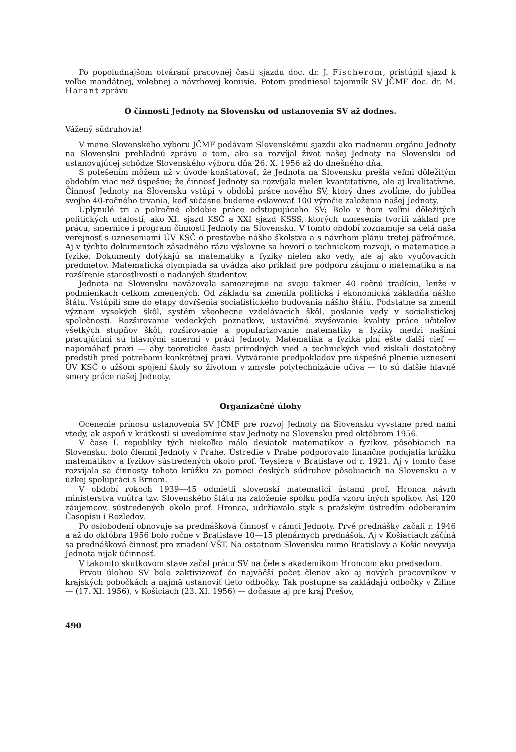Po popoludnajšom otváraní pracovnej časti sjazdu doc. dr. J. Fischerom, pristúpil sjazd k voľbe mandátnej, volebnej a návrhovej komisie. Potom predniesol tajomník SV JČMF doc. dr. M. Harant zprávu
O činnosti Jednoty na Slovensku od ustanovenia SV až dodnes.
Vážený súdruhovia!
V mene Slovenského výboru JČMF podávam Slovenskému sjazdu ako riadnemu orgánu Jednoty na Slovensku prehľadnú zprávu o tom, ako sa rozvíjal život našej Jednoty na Slovensku od ustanovujúcej schôdze Slovenského výboru dňa 26. X. 1956 až do dnešného dňa.
S potešením môžem už v úvode konštatovať, že Jednota na Slovensku prešla veľmi dôležitým obdobím viac než úspešne; že činnosť Jednoty sa rozvíjala nielen kvantitatívne, ale aj kvalitatívne. Činnosť Jednoty na Slovensku vstúpi v období práce nového SV, ktorý dnes zvolíme, do jubilea svojho 40-ročného trvania, keď súčasne budeme oslavovať 100 výročie založenia našej Jednoty.
Uplynulé tri a polročné obdobie práce odstupujúceho SV; Bolo v ňom veľmi dôležitých politických udalostí, ako XI. sjazd KSČ a XXI sjazd KSSS, ktorých uznesenia tvorili základ pre prácu, smernice i program činnosti Jednoty na Slovensku. V tomto období zoznamuje sa celá naša verejnosť s uzneseniami ÚV KSČ o prestavbe nášho školstva a s návrhom plánu tretej päťročnice. Aj v týchto dokumentoch zásadného rázu výslovne sa hovorí o technickom rozvoji, o matematice a fyzike. Dokumenty dotýkajú sa matematiky a fyziky nielen ako vedy, ale aj ako vyučovacích predmetov. Matematická olympiada sa uvádza ako príklad pre podporu záujmu o matematiku a na rozšírenie starostlivosti o nadaných študentov.
Jednota na Slovensku naväzovala samozrejme na svoju takmer 40 ročnú tradíciu, lenže v podmienkach celkom zmenených. Od základu sa zmenila politická i ekonomická základňa nášho štátu. Vstúpili sme do etapy dovŕšenia socialistického budovania nášho štátu. Podstatne sa zmenil význam vysokých škôl, systém všeobecne vzdelávacích škôl, poslanie vedy v socialistickej spoločnosti. Rozširovanie vedeckých poznatkov, ustavičné zvyšovanie kvality práce učiteľov všetkých stupňov škôl, rozširovanie a popularizovanie matematiky a fyziky medzi našimi pracujúcimi sú hlavnými smermi v práci Jednoty. Matematika a fyzika plní ešte ďalší cieľ — napomáhať praxi — aby teoretické časti prírodných vied a technických vied získali dostatočný predstih pred potrebami konkrétnej praxi. Vytváranie predpokladov pre úspešné plnenie uznesení ÚV KSČ o užšom spojení školy so životom v zmysle polytechnizácie učiva — to sú ďalšie hlavné smery práce našej Jednoty.
Organizačné úlohy
Ocenenie prínosu ustanovenia SV JČMF pre rozvoj Jednoty na Slovensku vyvstane pred nami vtedy, ak aspoň v krátkosti si uvedomíme stav Jednoty na Slovensku pred októbrom 1956.
V čase I. republiky tých niekoľko málo desiatok matematikov a fyzikov, pôsobiacich na Slovensku, bolo členmi Jednoty v Prahe. Ústredie v Prahe podporovalo finančne podujatia krúžku matematikov a fyzikov sústredených okolo prof. Teyslera v Bratislave od r. 1921. Aj v tomto čase rozvíjala sa činnosty tohoto krúžku za pomoci českých súdruhov pôsobiacich na Slovensku a v úzkej spolupráci s Brnom.
V období rokoch 1939—45 odmietli slovenskí matematici ústami prof. Hronca návrh ministerstva vnútra tzv. Slovenského štátu na založenie spolku podľa vzoru iných spolkov. Asi 120 záujemcov, sústredených okolo prof. Hronca, udržiavalo styk s pražským ústredím odoberaním Časopisu i Rozledov.
Po oslobodení obnovuje sa prednášková činnosť v rámci Jednoty. Prvé prednášky začali r. 1946 a až do októbra 1956 bolo ročne v Bratislave 10—15 plenárnych prednášok. Aj v Košiaciach záčíná sa prednášková činnosť pro zriadení VŠT. Na ostatnom Slovensku mimo Bratislavy a Košíc nevyvíja Jednota nijak účinnosť.
V takomto skutkovom stave začal prácu SV na čele s akademikom Hroncom ako predsedom.
Prvou úlohou SV bolo zaktivizovať čo najväčší počet členov ako aj nových pracovníkov v krajských pobočkách a najmä ustanoviť tieto odbočky. Tak postupne sa zakládajú odbočky v Žiline — (17. XI. 1956), v Košiciach (23. XI. 1956) — dočasne aj pre kraj Prešov,
490